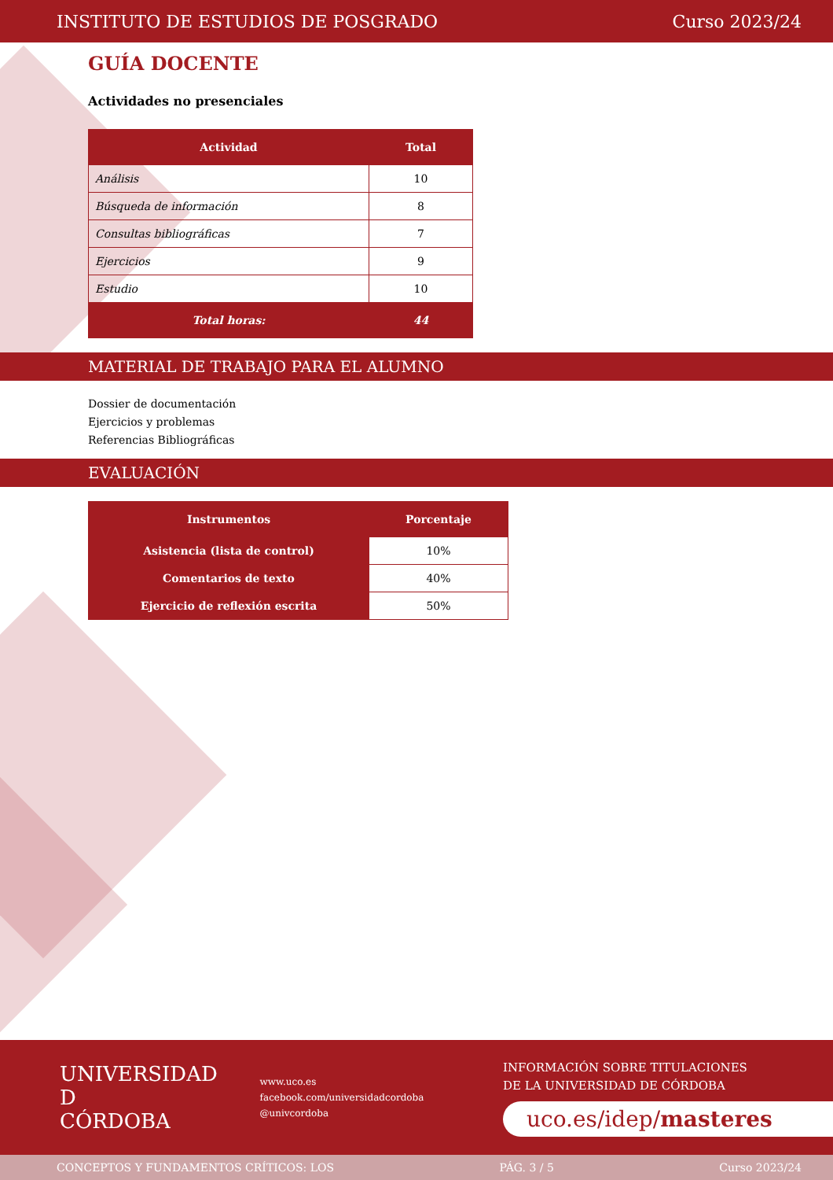INSTITUTO DE ESTUDIOS DE POSGRADO Curso 2023/24
GUÍA DOCENTE
Actividades no presenciales
| Actividad | Total |
| --- | --- |
| Análisis | 10 |
| Búsqueda de información | 8 |
| Consultas bibliográficas | 7 |
| Ejercicios | 9 |
| Estudio | 10 |
| Total horas: | 44 |
MATERIAL DE TRABAJO PARA EL ALUMNO
Dossier de documentación
Ejercicios y problemas
Referencias Bibliográficas
EVALUACIÓN
| Instrumentos | Porcentaje |
| --- | --- |
| Asistencia (lista de control) | 10% |
| Comentarios de texto | 40% |
| Ejercicio de reflexión escrita | 50% |
UNIVERSIDAD
D
CÓRDOBA
www.uco.es
facebook.com/universidadcordoba
@univcordoba
INFORMACIÓN SOBRE TITULACIONES
DE LA UNIVERSIDAD DE CÓRDOBA
uco.es/idep/masteres
CONCEPTOS Y FUNDAMENTOS CRÍTICOS: LOS PÁG. 3 / 5 Curso 2023/24